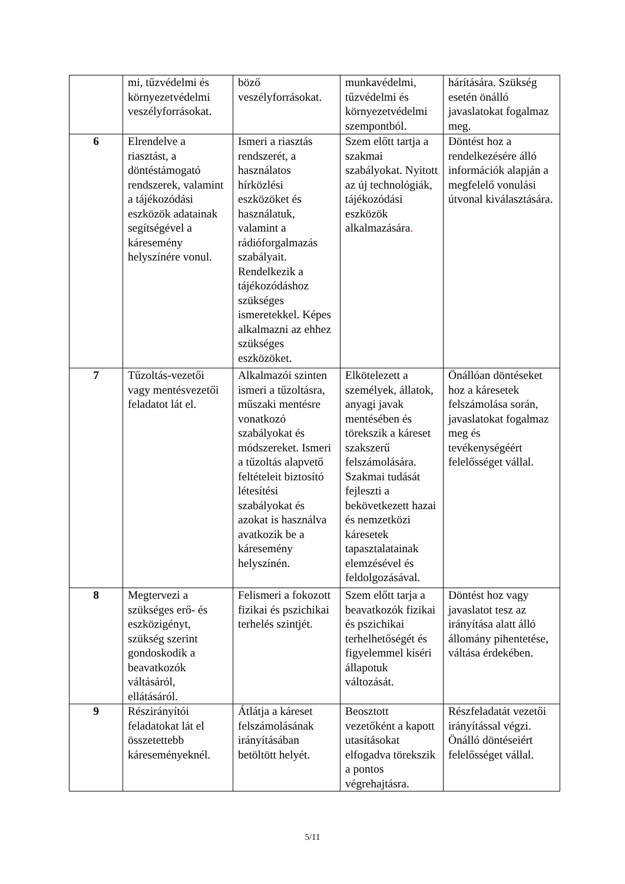| | mi, tűzvédelmi és környezetvédelmi veszélyforrásokat. | böző veszélyforrásokat. | munkavédelmi, tűzvédelmi és környezetvédelmi szempontból. | hárítására. Szükség esetén önálló javaslatokat fogalmaz meg. |
| 6 | Elrendelve a riasztást, a döntéstámogató rendszerek, valamint a tájékozódási eszközök adatainak segítségével a káresemény helyszínére vonul. | Ismeri a riasztás rendszerét, a használatos hírközlési eszközöket és használatuk, valamint a rádióforgalmazás szabályait. Rendelkezik a tájékozódáshoz szükséges ismeretekkel. Képes alkalmazni az ehhez szükséges eszközöket. | Szem előtt tartja a szakmai szabályokat. Nyitott az új technológiák, tájékozódási eszközök alkalmazására . | Döntést hoz a rendelkezésére álló információk alapján a megfelelő vonulási útvonal kiválasztására. |
| 7 | Tűzoltás-vezetői vagy mentésvezetői feladatot lát el. | Alkalmazói szinten ismeri a tűzoltásra, műszaki mentésre vonatkozó szabályokat és módszereket. Ismeri a tűzoltás alapvető feltételeit biztosító létesítési szabályokat és azokat is használva avatkozik be a káresemény helyszínén. | Elkötelezett a személyek, állatok, anyagi javak mentésében és törekszik a káreset szakszerű felszámolására. Szakmai tudását fejleszti a bekövetkezett hazai és nemzetközi káresetek tapasztalatainak elemzésével és feldolgozásával. | Önállóan döntéseket hoz a káresetek felszámolása során, javaslatokat fogalmaz meg és tevékenységéért felelősséget vállal. |
| 8 | Megtervezi a szükséges erő- és eszközigényt, szükség szerint gondoskodik a beavatkozók váltásáról, ellátásáról. | Felismeri a fokozott fizikai és pszichikai terhelés szintjét. | Szem előtt tarja a beavatkozók fizikai és pszichikai terhelhetőségét és figyelemmel kíséri állapotuk változását. | Döntést hoz vagy javaslatot tesz az irányítása alatt álló állomány pihentetése, váltása érdekében. |
| 9 | Részirányítói feladatokat lát el összetettebb káreseményeknél. | Átlátja a káreset felszámolásának irányításában betöltött helyét. | Beosztott vezetőként a kapott utasításokat elfogadva törekszik a pontos végrehajtásra. | Részfeladatát vezetői irányítással végzi. Önálló döntéseiért felelősséget vállal. |
5/11